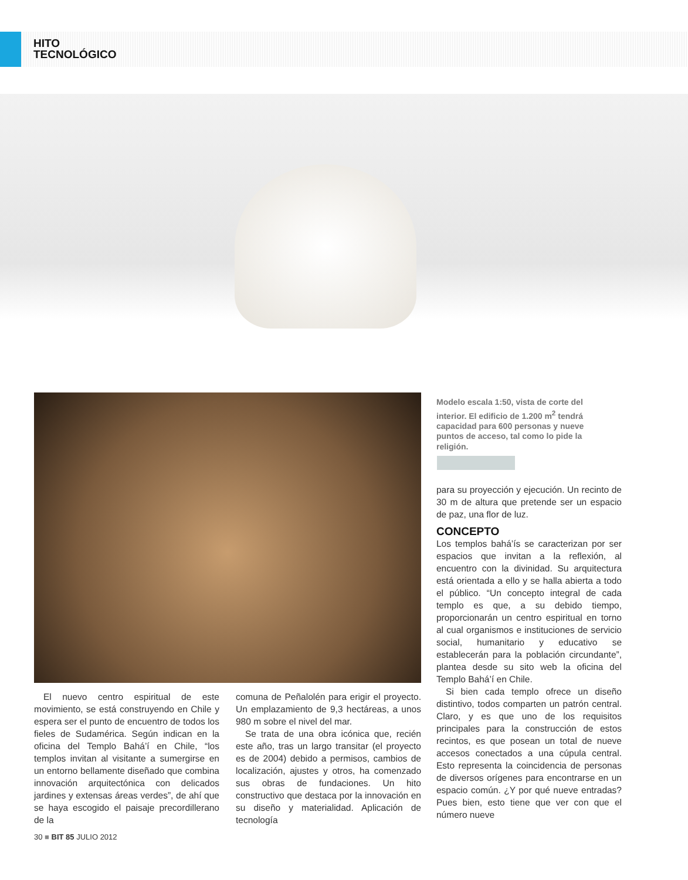HITO
TECNOLÓGICO
Modelo escala 1:50, vista de corte del interior. El edificio de 1.200 m<sup>2</sup> tendrá capacidad para 600 personas y nueve puntos de acceso, tal como lo pide la religión.
El nuevo centro espiritual de este movimiento, se está construyendo en Chile y espera ser el punto de encuentro de todos los fieles de Sudamérica. Según indican en la oficina del Templo Bahá’í en Chile, “los templos invitan al visitante a sumergirse en un entorno bellamente diseñado que combina innovación arquitectónica con delicados jardines y extensas áreas verdes”, de ahí que se haya escogido el paisaje precordillerano de la
comuna de Peñalolén para erigir el proyecto. Un emplazamiento de 9,3 hectáreas, a unos 980 m sobre el nivel del mar.
Se trata de una obra icónica que, recién este año, tras un largo transitar (el proyecto es de 2004) debido a permisos, cambios de localización, ajustes y otros, ha comenzado sus obras de fundaciones. Un hito constructivo que destaca por la innovación en su diseño y materialidad. Aplicación de tecnología
para su proyección y ejecución. Un recinto de 30 m de altura que pretende ser un espacio de paz, una flor de luz.
CONCEPTO
Los templos bahá’ís se caracterizan por ser espacios que invitan a la reflexión, al encuentro con la divinidad. Su arquitectura está orientada a ello y se halla abierta a todo el público. “Un concepto integral de cada templo es que, a su debido tiempo, proporcionarán un centro espiritual en torno al cual organismos e instituciones de servicio social, humanitario y educativo se establecerán para la población circundante”, plantea desde su sito web la oficina del Templo Bahá’í en Chile.
Si bien cada templo ofrece un diseño distintivo, todos comparten un patrón central. Claro, y es que uno de los requisitos principales para la construcción de estos recintos, es que posean un total de nueve accesos conectados a una cúpula central. Esto representa la coincidencia de personas de diversos orígenes para encontrarse en un espacio común. ¿Y por qué nueve entradas? Pues bien, esto tiene que ver con que el número nueve
30 ■ BIT 85 JULIO 2012